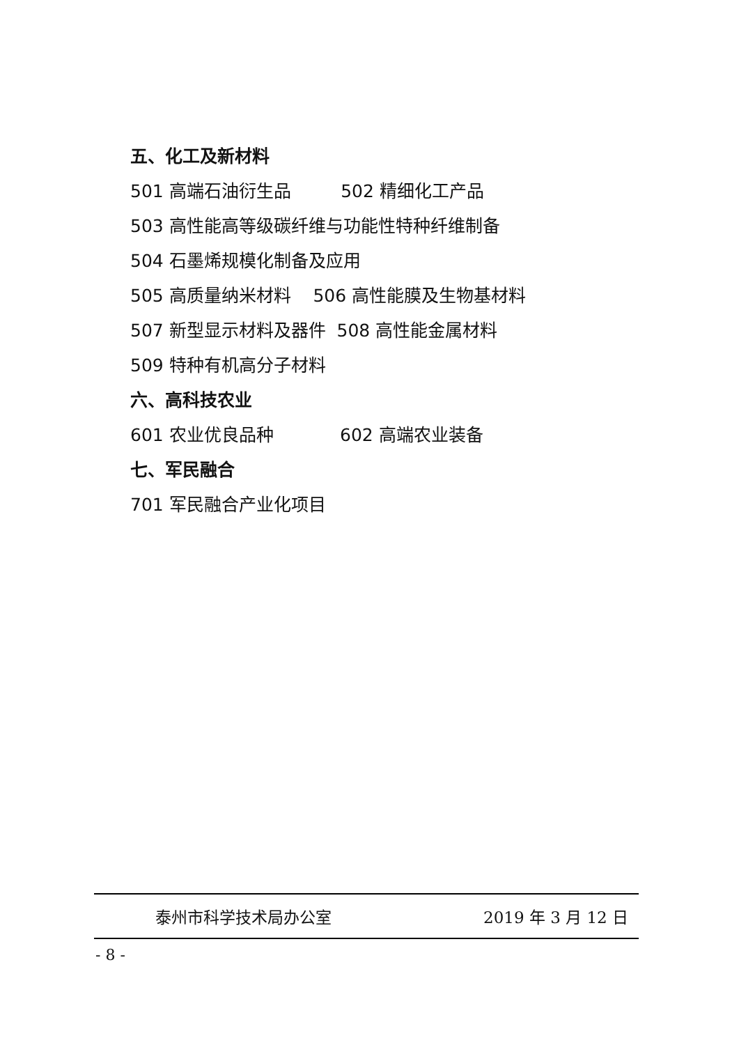五、化工及新材料
501 高端石油衍生品 502 精细化工产品
503 高性能高等级碳纤维与功能性特种纤维制备
504 石墨烯规模化制备及应用
505 高质量纳米材料 506 高性能膜及生物基材料
507 新型显示材料及器件 508 高性能金属材料
509 特种有机高分子材料
六、高科技农业
601 农业优良品种 602 高端农业装备
七、军民融合
701 军民融合产业化项目
泰州市科学技术局办公室 2019 年 3 月 12 日
- 8 -